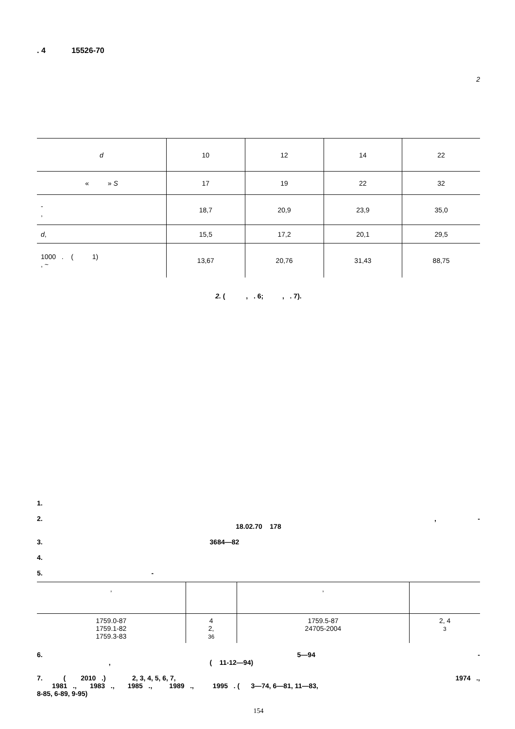. 4 15526-70
2
| d | 10 | 12 | 14 | 22 |
| « » S | 17 | 19 | 22 | 32 |
| - , | 18,7 | 20,9 | 23,9 | 35,0 |
| d , | 15,5 | 17,2 | 20,1 | 29,5 |
| 1000 . ( 1) , ~ | 13,67 | 20,76 | 31,43 | 88,75 |
2. ( , . 6; , . 7).
1.
2. , -
18.02.70 178
3. 3684—82
4.
5. -
| , | | , | |
| 1759.0-87 1759.1-82 1759.3-83 | 4 2, 36 | 1759.5-87 24705-2004 | 2, 4 3 |
6. 5—94 -
, ( 11-12—94)
7. ( 2010 .) 2, 3, 4, 5, 6, 7, 1974 .,
1981 ., 1983 ., 1985 ., 1989 ., 1995 . ( 3—74, 6—81, 11—83,
8-85, 6-89, 9-95)
154